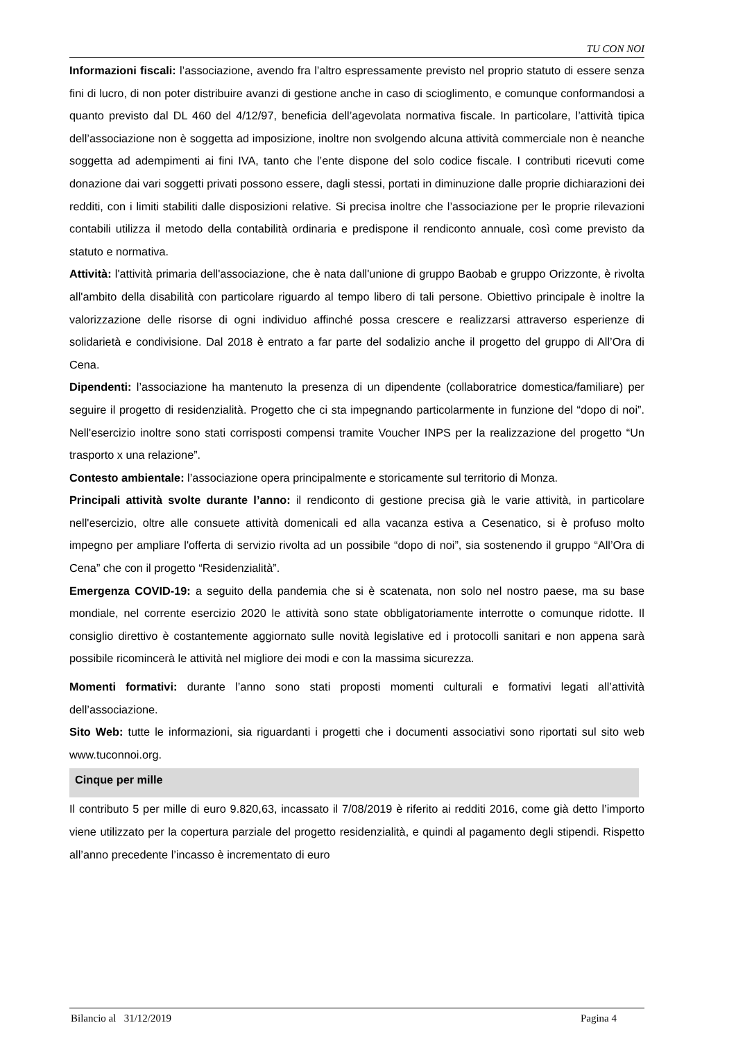TU CON NOI
Informazioni fiscali: l’associazione, avendo fra l’altro espressamente previsto nel proprio statuto di essere senza fini di lucro, di non poter distribuire avanzi di gestione anche in caso di scioglimento, e comunque conformandosi a quanto previsto dal DL 460 del 4/12/97, beneficia dell’agevolata normativa fiscale. In particolare, l’attività tipica dell’associazione non è soggetta ad imposizione, inoltre non svolgendo alcuna attività commerciale non è neanche soggetta ad adempimenti ai fini IVA, tanto che l’ente dispone del solo codice fiscale. I contributi ricevuti come donazione dai vari soggetti privati possono essere, dagli stessi, portati in diminuzione dalle proprie dichiarazioni dei redditi, con i limiti stabiliti dalle disposizioni relative. Si precisa inoltre che l’associazione per le proprie rilevazioni contabili utilizza il metodo della contabilità ordinaria e predispone il rendiconto annuale, così come previsto da statuto e normativa.
Attività: l'attività primaria dell'associazione, che è nata dall'unione di gruppo Baobab e gruppo Orizzonte, è rivolta all'ambito della disabilità con particolare riguardo al tempo libero di tali persone. Obiettivo principale è inoltre la valorizzazione delle risorse di ogni individuo affinché possa crescere e realizzarsi attraverso esperienze di solidarietà e condivisione. Dal 2018 è entrato a far parte del sodalizio anche il progetto del gruppo di All’Ora di Cena.
Dipendenti: l’associazione ha mantenuto la presenza di un dipendente (collaboratrice domestica/familiare) per seguire il progetto di residenzialità. Progetto che ci sta impegnando particolarmente in funzione del “dopo di noi”. Nell'esercizio inoltre sono stati corrisposti compensi tramite Voucher INPS per la realizzazione del progetto “Un trasporto x una relazione”.
Contesto ambientale: l’associazione opera principalmente e storicamente sul territorio di Monza.
Principali attività svolte durante l’anno: il rendiconto di gestione precisa già le varie attività, in particolare nell'esercizio, oltre alle consuete attività domenicali ed alla vacanza estiva a Cesenatico, si è profuso molto impegno per ampliare l'offerta di servizio rivolta ad un possibile “dopo di noi”, sia sostenendo il gruppo “All’Ora di Cena” che con il progetto “Residenzialità”.
Emergenza COVID-19: a seguito della pandemia che si è scatenata, non solo nel nostro paese, ma su base mondiale, nel corrente esercizio 2020 le attività sono state obbligatoriamente interrotte o comunque ridotte. Il consiglio direttivo è costantemente aggiornato sulle novità legislative ed i protocolli sanitari e non appena sarà possibile ricomincerà le attività nel migliore dei modi e con la massima sicurezza.
Momenti formativi: durante l’anno sono stati proposti momenti culturali e formativi legati all’attività dell’associazione.
Sito Web: tutte le informazioni, sia riguardanti i progetti che i documenti associativi sono riportati sul sito web www.tuconnoi.org.
Cinque per mille
Il contributo 5 per mille di euro 9.820,63, incassato il 7/08/2019 è riferito ai redditi 2016, come già detto l’importo viene utilizzato per la copertura parziale del progetto residenzialità, e quindi al pagamento degli stipendi. Rispetto all’anno precedente l’incasso è incrementato di euro
Bilancio al 31/12/2019 Pagina 4